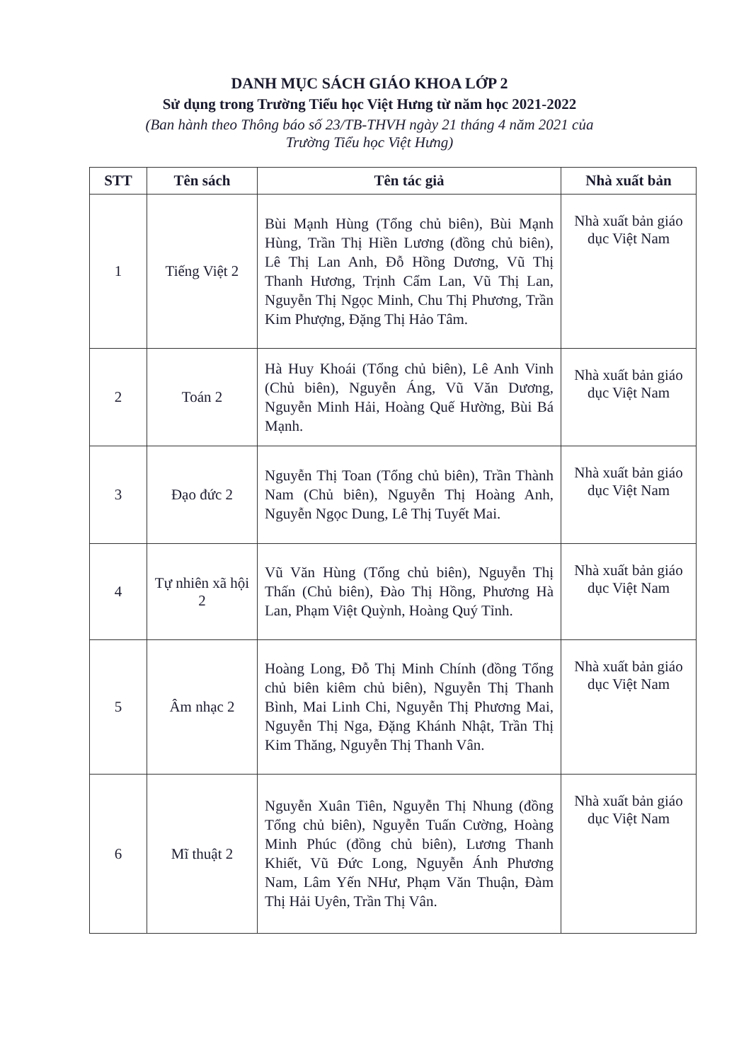DANH MỤC SÁCH GIÁO KHOA LỚP 2
Sử dụng trong Trường Tiểu học Việt Hưng từ năm học 2021-2022
(Ban hành theo Thông báo số 23/TB-THVH ngày 21 tháng 4 năm 2021 của
Trường Tiểu học Việt Hưng)
| STT | Tên sách | Tên tác giả | Nhà xuất bản |
| --- | --- | --- | --- |
| 1 | Tiếng Việt 2 | Bùi Mạnh Hùng (Tổng chủ biên), Bùi Mạnh Hùng, Trần Thị Hiền Lương (đồng chủ biên), Lê Thị Lan Anh, Đỗ Hồng Dương, Vũ Thị Thanh Hương, Trịnh Cẩm Lan, Vũ Thị Lan, Nguyễn Thị Ngọc Minh, Chu Thị Phương, Trần Kim Phượng, Đặng Thị Hảo Tâm. | Nhà xuất bản giáo dục Việt Nam |
| 2 | Toán 2 | Hà Huy Khoái (Tổng chủ biên), Lê Anh Vinh (Chủ biên), Nguyễn Áng, Vũ Văn Dương, Nguyễn Minh Hải, Hoàng Quế Hường, Bùi Bá Mạnh. | Nhà xuất bản giáo dục Việt Nam |
| 3 | Đạo đức 2 | Nguyễn Thị Toan (Tổng chủ biên), Trần Thành Nam (Chủ biên), Nguyễn Thị Hoàng Anh, Nguyễn Ngọc Dung, Lê Thị Tuyết Mai. | Nhà xuất bản giáo dục Việt Nam |
| 4 | Tự nhiên xã hội 2 | Vũ Văn Hùng (Tổng chủ biên), Nguyễn Thị Thấn (Chủ biên), Đào Thị Hồng, Phương Hà Lan, Phạm Việt Quỳnh, Hoàng Quý Tỉnh. | Nhà xuất bản giáo dục Việt Nam |
| 5 | Âm nhạc 2 | Hoàng Long, Đỗ Thị Minh Chính (đồng Tổng chủ biên kiêm chủ biên), Nguyễn Thị Thanh Bình, Mai Linh Chi, Nguyễn Thị Phương Mai, Nguyễn Thị Nga, Đặng Khánh Nhật, Trần Thị Kim Thăng, Nguyễn Thị Thanh Vân. | Nhà xuất bản giáo dục Việt Nam |
| 6 | Mĩ thuật 2 | Nguyễn Xuân Tiên, Nguyễn Thị Nhung (đồng Tổng chủ biên), Nguyễn Tuấn Cường, Hoàng Minh Phúc (đồng chủ biên), Lương Thanh Khiết, Vũ Đức Long, Nguyễn Ánh Phương Nam, Lâm Yến NHư, Phạm Văn Thuận, Đàm Thị Hải Uyên, Trần Thị Vân. | Nhà xuất bản giáo dục Việt Nam |